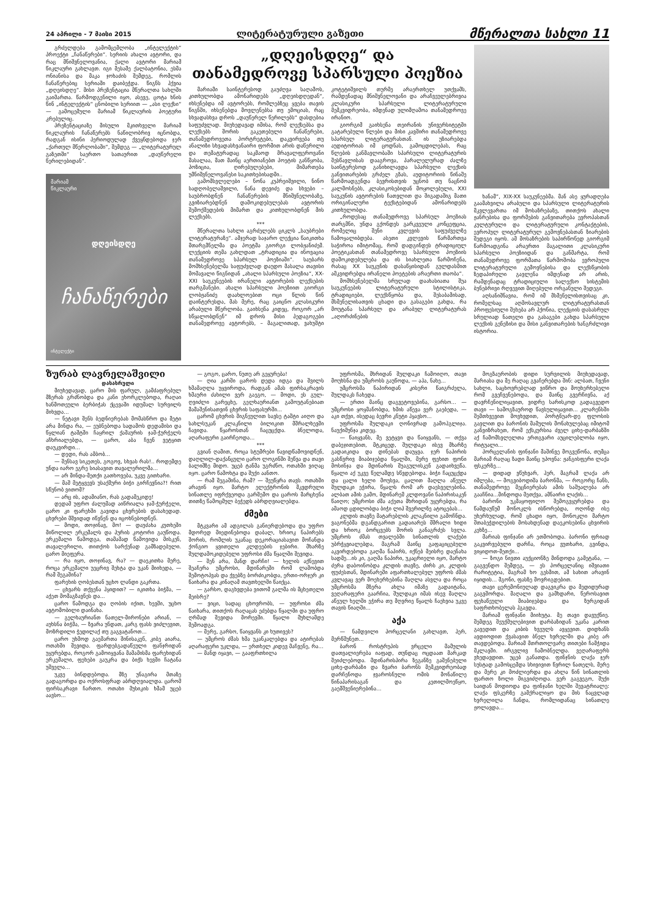24 აპრილი - 7 მაისი 2015 ლიტერატურული გაზეთი მწერალთა სახლი 11
გრძელდება გამომცემლობა „ინტელექტის“ პროექტი „ჩანაწერები“. სერიის ახალი ავტორი, და რაც მნიშვნელოვანია, ქალი ავტორი მარიამ წიკლაური გახლავთ. იგი მესამე ქალბატონია, ესმა ონიანისა და მაკა ჯოხაძის შემდეგ, რომლის ჩანაწერებიც სერიაში დაიბეჭდა. წიგნს ჰქვია „დღეისდღე“. მისი პრეზენტაცია მწერალთა სახლში გაიმართა. წარმოდგენილი იყო, ასევე, ცოტა ხნის წინ „ინტელექტის“ ცნობილი სერიით — „ასი ლექსი“ — გამოცემული მარიამ წიკლაურის პოეტური კრებულიც.
პრეზენტაციაზე მისული მკითხველი მარიამ წიკლაურის ჩანაწერებს ნაწილობრივ იცნობდა, რადგან ისინი პერიოდულად ქვეყნდებოდა ჯერ „ქართულ მწერლობაში“, შემდეგ — „ლიტერატურულ გაზეთში“ საერთო სათაურით „დაუწერელი წერილებიდან“.
მარიამ
წიკლაური
დღეისდღე
ჩანაწერები
ინტელექტი
„დღეისდღე“ და
თანამედროვე სპარსული პოეზია
მარიამი საინტერესოდ გაუძღვა საღამოს, კითხულობდა ამონარიდებს „დღეისდღედან“, იხსენებდა იმ ავტორებს, რომლებზეც ყვება თავის წიგნში, იხსენებდა მოვლენებსა თუ ემოციას, რაც სხვადასხვა დროს „დაუწერელ წერილებს“ დასდებია საფუძვლად. მიუხედავად იმისა, რომ ლექსებსა და ლექსებს შორის გაკეთებული ჩანაწერები, თანამედროვეთა პორტრეტები, დაკვირვება თუ ანალიზი სხვადასხვანაირი ფორმით არის დაწერილი და თემატურადაც საკმაოდ მრავალფეროვანი მასალაა, მათ მაინც აერთიანებთ პოეტის განწყობა, პოზიცია, ღირებულებები, მიმართება უმნიშვნელოვანესი საკითხებისადმი..
გამომსვლელები – ნონა კუპრეიშვილი, ნინო სადღობელაშვილი, ნანა დევიძე და სხვები – საუბრობდნენ ჩანაწერების მნიშვნელობაზე, გვიზიარებდნენ დამოკიდებულებას ავტორის შემოქმედების მიმართ და კითხულობდნენ მის ლექსებს.
***
მწერალთა სახლი აგრძელებს ციკლს „საუბრები ლიტერატურაზე“. ამჯერად საჯარო ლექცია წაიკითხა მთარგმნელმა და პოეტმა გიორგი ლობჟანიძემ. ლექციის თემა გახლდათ „ტრადიცია და ინოვაცია თანამედროვე სპარსულ პოეზიაში“. საუბარს მომხსენებელმა საფუძვლად დაუდო მასალა თავისი მომავალი წიგნიდან „ახალი სპარსული პოეზია“, XX-XXI საუკუნეების ირანელი ავტორების ლექსების თარგმანები. ახალი სპარსული პოეზიით გიორგი ლობჟანიძე დაახლოებით ოცი წლის წინ დაინტერესდა, მას მერე, რაც გაიცნო კლასიკური არაბული მწერლობა. გაიხსენა კიდეც, როგორ „არ სწყალობდნენ“ იმ დროს მისი პედაგოგები თანამედროვე ავტორებს, – მაგალითად, ვახუშტი კოტეტიშვილს თურმე არაერთხელ უთქვამს, რამდენადაც მნიშვნელოვანი და არაჩვეულებრივია კლასიკური სპარსული ლიტერატურული მემკვიდრეობა, იმდენად ულიმღამოა თანამედროვე ირანიო.
გიორგიმ გაიხსენა თეირანის უნივერსიტეტში გატარებული წლები და მისი კავშირი თანამედროვე სპარსულ ლიტერატურასთან. ის უზიარებდა აუდიტორიას იმ ცოდნას, გამოცდილებას, რაც წლების განმავლობაში სპარსული ლიტერატურის შესწავლისას დააგროვა, პარალელურად ძალზე საინტერესოდ განიხილავდა სპარსული ლექსის განვითარების გრძელ გზას, აუდიტორიის წინაშე წარმოადგენდა ბევრისთვის უცნობ თუ ნაცნობ კალმოსნებს, კლასიკოსებიდან მოყოლებული, XXI საუკუნის ავტორების ჩათვლით და შიგადაშიგ მათი ორიგინალური ტექსტებიდან ამონარიდებს კითხულობდა.
„როდესაც თანამედროვე სპარსულ პოეზიას თარგმნი, უნდა გქონდეს გარკვეული კონცეფცია, რომელიც შენი კვლევის საფუძველზე ჩამოყალიბდება. ასეთი კვლევის წარმართვა საჭიროა იმიტომაც, რომ დადგინდეს ტრადიციულ პოეტიკასთან თანამედროვე სპარსული პოეზიის დამოკიდებულება და ის სიახლეთა წარმოჩენა, რასაც XX საუკუნის დასაწყისიდან გულდასმით ამკვიდრებდა ირანელი პოეტების არაერთი თაობა“.
მომხსენებელმა სრულად დაახასიათა შუა საუკუნეების ლიტერატურული სტილისტიკა, ტრადიციები, ლექსწყობა და, შესაბამისად, მსმენელისათვის ცხადი და გასაგები გახდა, რა მოუტანა სპარსულ და არაბულ ლიტერატურას „აღორძინების
ხანამ“, XIX-XX საუკუნეებმა. მან ასე ყურადღება გაამახვილა არაბული და სპარსული ლიტერატურის მკვლევართა იმ მოსაზრებაზე, თითქოს ახალი ჟანრებისა და ფორმების განვითარება ევროპასთან კულტურული და ლიტერატურული კონტაქტების, ევროპულ ლიტერატურულ გემოვნებასთან ზიარების შედეგი იყოს. ამ მოსაზრების საპირწონედ გიორგიმ წარმოადგინა არაერთი მაგალითი კლასიკური სპარსული პოეზიიდან და განმარტა, რომ თანამედროვე ფორმათა წარმოშობა ევროპული ლიტერატურული გემოვნებისა და ლექსწყობის ზედაპირული გავლენა იმდენად არ არის, რამდენადაც ტრადიციული სალექსო სისტემის ბუნებრივი რღვევით მიღებული ორგანული შედეგი.
აღსანიშნავია, რომ იმ მსმენელისთვისაც კი, რომელსაც აღმოსავლურ ლიტერატურასთან პროფესიული შეხება არ ჰქონია, ლექციის დასასრულ სრულიად ნათელი და გასაგები გახდა სპარსული ლექსის გენეზისი და მისი განვითარების ხანგრძლივი ისტორია.
ზურაბ ლავრელაშვილი
დასასრული
მიუხედავად, ცარო მის ფარულ, გამძაფრებულ მზერას გრძნობდა და კანი ეხორკლებოდა, რაღაი ხანმოთეული ბერბიჭას ქცევაში იდუმალ სურვილს მიხვდა...
— ნეტავი შენს ბედნიერებას მომასწრო და მეტი არა მინდა რა, — ეუბნებოდა სადამოს დედამისი და წყლიან ტაშტში ჩაყრილ ქაშაურის ჯამ-ჭურჭელს აჩხრიალებდა, — ცარო, აბა ჩვენ ვეტყით დაუკვირდი...
— დედი, რას ამბობ...
— შენსავ სიკეთეს, გოგოვ, სხვას რას!.. როდემდე უნდა იარო ეგრე სიასავით თავალერილმა...
— არ მინდა-მეთქი გათხოვება, უკვე გითხარი.
— მაშ მეტყვევს უსაქმური ბიჭი გირჩევნია?! რით სწუნობ ვითომ?
— არც ის, ადამიანო, რას გადამეკიდე!
დედამ უფრო ძალუმად აიწრიალა ჯამ-ჭურჭელი, ცარო კი ფარეხში გავიდა ცხვრების დასახედად. ცხვრები მშვიდად იწვნენ და იცოხნებოდნენ.
— მოდი, თოჯინავ, მო! — დაუძახა კუთხეში მიწოლილ ერკემალს და პურის კოტორი გაუწოდა. ერკემალი წამოდგა, თამამად წამოვიდა მისკენ, თავალერილი, თითქოს სარქენად გამზადებული. ცარო მიეფერა.
— რა იყო, თოჯინავ, რა? — დაეკითხა მერე, როცა ერკემალი უეცრივ შეხტა და უკან მიიხედა, — რამ შეგაშინა?
ფარეხის ღობესთან უცხო ლანდი გაკრთა.
— ცხვარს თქვენა ჰყიდით? — იკითხა ბიჭმა, — აქეთ მომაგზავნეს და...
ცარო წამოდგა და ღობის იქით, ხევში, უცხო ავტომობილი დაინახა.
— გელხაურიანთ ნათელ-მირონები არიან, — აუხსნა ბიჭმა, — ზვარა უნდათ, კარგ ფასს ვიძლევით, მოზრდილი ჭედილაქ თუ გაგვატანოთ...
ცარო უხმოდ გაემართა შინისაკენ, კიბე აიარა, ოთახში შევიდა. ფარდებგადაწეული ფანჯრიდან უყურებდა, როგორ გამოიყვანა მამამისმა ფარეხიდან ერკემალი, ფეხები გაუკრა და ბიჭს ხევში ჩატანა უშველა...
უკვე ბინდდებოდა. მზე უნაგირა მთაზე გადაგორდა და ოქროსფრად აბრდღვიალდა. ცარომ ფირსაკრავი ჩართო. ოთახი მუსიკის ხმამ უცებ აავსო...
— გოგო, ცარო, ნუთუ არ გეყურება!
— ღია კარში ცაროს დედა იდგა და შვილს ხმამაღლა უყვიროდა, რადგან ამას ფირსაკრავის ხმაური ძახილი ვერ გაეგო, — მოდი, ეს გულ-ღვიძლი გარეცხე, გელხაურიანთ გამოუტანებიათ მამაშენისათვინ ცხვრის საფასურში...
ცარომ ცხვრის შიგნეულით სავსე ტაშტი აიღო და სახლსუკან კლაკნილი ბილიკით მშრალხევში ჩავიდა. წყაროსთან ჩაცუცქდა. ბნელოდა, აღარაფერი გაირჩეოდა...
***
გვიან ღამით, როცა სტუმრები წავიდწამოვიდნენ, დაღლილ-დაქანცული ცარო ლოგინში შეწვა და თავი ბალიშზე მიდო. უცებ ტანმა უგრძნო, ოთახში ვიღაც იყო. ცარო წამოხტა და შუქი აანთო.
— რამ შეგაშინა, რამ? — შეუწყრა თავს. ოთახში არავინ იყო. მარტო ელექტრონის მკვდრული სინათლე იფრქვეოდა გარშემო და ცაროს მარცხენა თითზე წამოცმულ ბეჭედს აბრდღვიალებდა.
ძმები
მტკვარი ამ ადგილას განიერდებოდა და უფრო მდორედ მიედინებოდა დაბალ, ხრიოკ ნაპირებს შორის, რომლის უკანაც დეკორაციასავით მოჩანდა ქონგიო ყვითელი კლდეების ჯებირი. მხარზე შულდამოკიდებული უფროსი ძმა წყალში შევიდა.
— შენ არა, მანდ დარჩი! — ხელის აქნევით შეაჩერა უმცროსი, მდინარეში რომ ლამობდა შემოტოპვას და ქვებზე ბორძიკობდა, ერთი-ორჯერ კი წაიხარა და კინაღამ თავთხელში წაიქცა.
— გარსო, დაგხვდება ვითომ გალმა ის მცხეთელი მეისრე?
— ვიცი, სადაც ცხოვრობს, — უფროსი ძმა წაიხარა, თითქოს რაღაცას ეძებდა წყალში და უფრო ღრმად შევიდა მორევში. წყალი მუხლამდე შემოადგა.
— მერე, გარსო, წაიყვანს კი ხუთივეს?
— უმცროს ძმას ხმა უკანკალებდა და ატირებას აღარაფერი უკლდა, — ერთხელ კიდევ მაჩვენე, რა...
— მანდ იყავი, — გააფრთხილა
უფროსმა, მხრიდან შულდაკი ჩამოიღო, თავი მოუხსნა და უმცროსს გაუწოდა, — აჰა, ნახე...
უმცროსმა ნაპირიდან კისერი წაიგრძელა, შულდაკს ჩახედა.
— ერთი მაინც დაგვეტოვებინა, გარსო... — უმცროსი ყოყმანობდა, ხმის აწევა ვერ გაებედა, — აკი თქვი, ისედაც ბევრი კნუტი ჰყავსო...
უფროსმა შულდაკი ღონივრად გამოჰგლიჯა. ნაუქიმუნჯა კიდეც.
— წაიყვანს, მე ვეტყვი და წაიყვანს, — თქვა დაბეჯითებით, მტკიცედ, შულდაკი ისევ მხარზე გადაიკიდა და დინებას დაუყვა. ჯერ ნაპირის გასწვრივ მიაბიჯებდა წყალში, მერე ფეხით ფონი მოსინჯა და მდინარის შუაგულისკენ გადაიხვეწა. წყალი აქ უკვე წელამდე სწვდებოდა. ბიჭი ჩაცუცქდა და ცალი ხელი მოუსვა, ცალით მაღლა აწეულ შულდაკი ეჭირა, წყალს რომ არ დაესველებინა. ალბათ ამის გამო, მდინარემ კლდოვანი ნაპირისაკენ წაიღო; უმცროსი ძმა აქეთა მხრიდან უყურებდა, რა ამაოდ ცდილობდა ბიჭი ლიპ შვერილზე ატოცებას...
კლდის თავზე მატარებლის კლაკნილი გამოჩნდა. ვაგონებმა დგანდგარით გადაიარეს მშრალი ხიდი და ხრიოკ ბორცვებს შორის განაგრძეს სვლა. უმცროს ძმას თვალებში სინათლის ლაქები უბრჭყვიალებდა, მაგრამ მაინც გაფაციცებული აკვირდებოდა გაღმა ნაპირს, იქნებ მეისრე დაენახა სადმე...ის კი, გაღმა ნაპირი, უკაცრიელი იყო, მარტო ძერა დაბოინობდა კლდის თავზე, ძირს კი, კლდის ფუძესთან, მდინარეში აფართხალებულ უფროს ძმას კვლავაც ვერ მოეხერხებინა მაღლა ასვლა და როცა უმცროსმა მზერა ახლა იმაზე გადაიტანა, ვეღარაფერი გაარჩია, შულდაკი იმას ისევ მაღლა აწეულ ხელში ეჭირა თუ მღვრიე წყალს ჩაეხვია უკვე თავის წიაღში...
აქა
— ნამდვილი პორცელანი გახლავთ, ჰერ, მერწმუნეთ...
ბარონ როსტრუპის ვრცელი მამულის დათვალიერება იაფად, თუნდაც ოცდაათ მარკად შეიძლებოდა. მდინარისპირა ზეგანზე გაშენებული ციხე-დარბაზი და ზვარი ბარონს მემკვიდრეობად დარჩენოდა ჯვაროსნული ომის მონაწილე წინაპარისაგან და კეთილმოეწყო, გაემშვენიერებინა...
მოგზაურობის დიდი სურვილის მიუხედავად, მარიასა და მე რაღაც გვაჩერებდა შინ: ალბათ, ჩვენი სახლი, საცხოვრებლად ვიწრო და მოუხერხებელი რომ გვეჩვენებოდა, და მაინც გვერჩივნა, აქ დავრჩენილიყავით, ვიდრე სარისკოდ გადაგვედო თავი — სამოგზაუროდ წავსულიყავით... კლარენსში შემთხვევით მოვხვდით, პორტნუარ-დე ფლოსის გავლით და ბარონის მამულის მონახულებაც იმიტომ განვიზრახეთ, რომ ექსკურსია ძველ ციხე-დარბაზში აქ ჩამომსვლელთა ერთგვარი აუცილებლობა იყო, რიტუალი...
პორცელანის ფინჯანი მაშინვე მოგვეწონა, თუმცა მარიამ რაღაც ზადი მაინც უპოვნა: ჟანგისფერი ლაქა ფსკერზე...
— დიდად ვწუხვარ, ჰერ, მაგრამ ლაქა არ იშლება, — მოგვიბოდიშა ბარონმა, — როგორც ჩანს, თანამედროვე მეცნიერებას ამის საშუალება არ გააჩნია...მინდოდა მეთქვა, ამნაირი ლაქის...
ბარონი უკმაყოფილო შემოგვყურებდა და წამდაუწუმ მონოკლს ისწორებდა, ოღონდ ისე უხერხულად, რომ ცხადი იყო, მონოკლი მარტო შთაბეჭდილების მოსახდენად დაეკოსებინა ცხვირის კეხზე...
მარიას ფინჯანი არ ეთმობოდა. ბარონი ფრიად გაკვირვებული დარჩა, როცა ვუთხარი, გვინდა, ვიყიდოთ-მეთქი...
— ზოგი ნივთი აუქციონზე მინდოდა გამეტანა, — გაგვენდო შემდეგ, — ეს პორცელანიც იშვიათი რარიტეტია, მაგრამ ხო გესმით, ამ სახით არავინ იყიდის... მგონი, ფასზე მოვრიგდებით.
თავი ცერემონიულად დაგვიკრა და მედიდურად გაგვშორდა. მაღალი და გამხდარი, წეროსავით ფეხაწეული მიაბიჯებდა და ზურგიდან საფრთხობელას ჰგავდა.
მარიამ ფინჯანი მიიხუტა. მე თავი დავუქნიე. შემდეგ შეუქმულებივით დარბაზიდან უკანა კარით გავედით და კიბის ხვეულს ავყევით. დიდხანს ავდიოდით ქვასავით ბნელ ხვრელში და კიბე არ თავდებოდა. მარიამ მთრთოლვარე თითები ჩამჭიდა მკლავში. ირგვლივ ჩამობნელდა. ვეღარაფერს ვხედავდით. უცებ განათდა. ფინჯნის ლაქა ჯერ სუსტად გამოსცემდა სხივივით წვრილ ნათელს, მერე და მერე კი მოძლიერდა და ახლა წინ სინათლის ფართო ზოლი მიგვიძღოდა. ვერ გაგვეგო, შუქი საიდან მოდიოდა და ფინჯანი ხელში შევატრიალე: ლაქა ფსკერზე გამქრალიყო და მის ნაცვლად ხვრელილა ჩანდა, რომლიდანაც სინათლე ჟოლავდა...